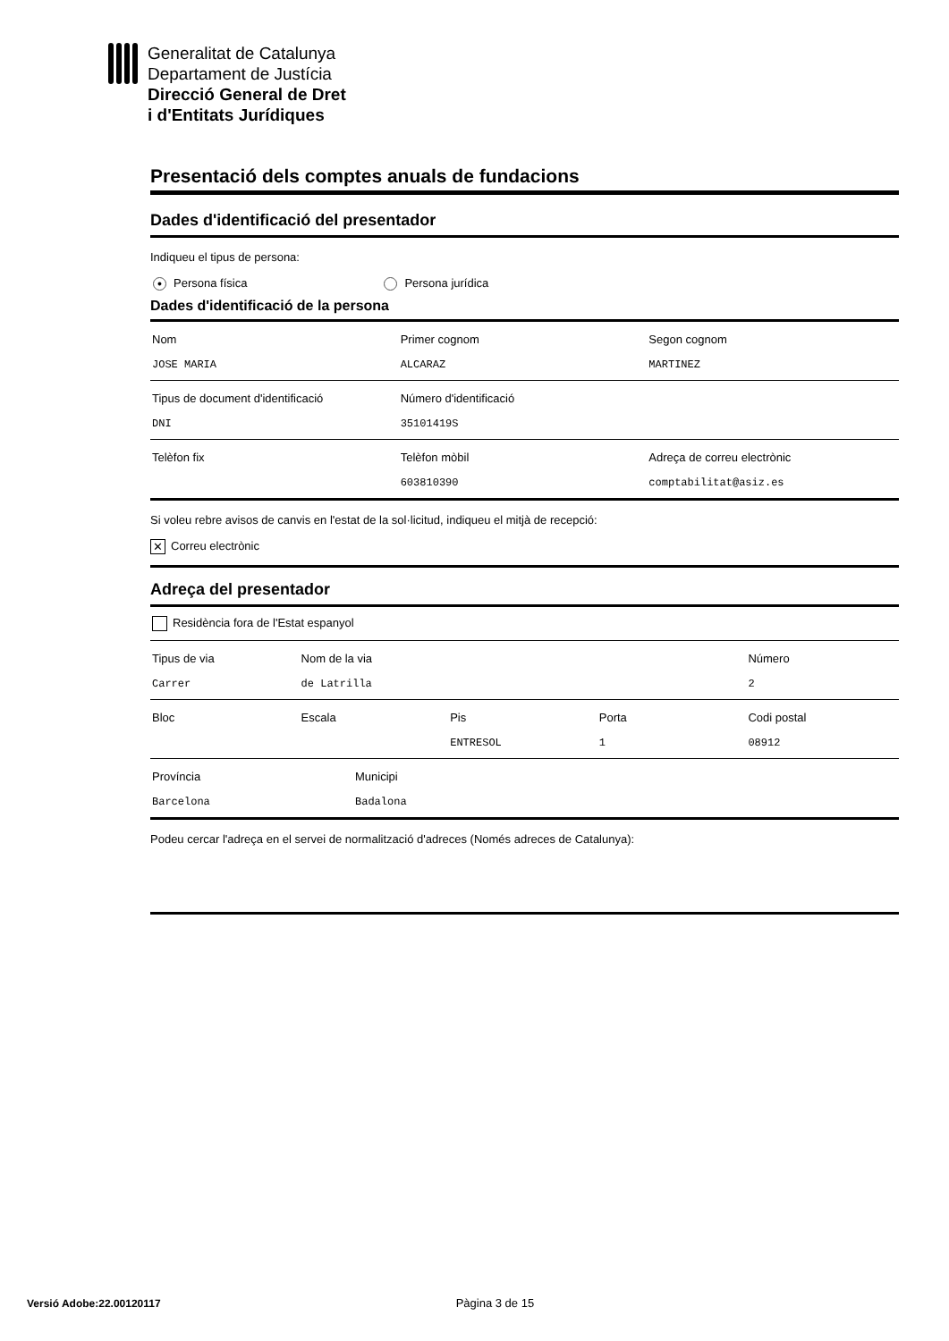Generalitat de Catalunya
Departament de Justícia
Direcció General de Dret
i d'Entitats Jurídiques
Presentació dels comptes anuals de fundacions
Dades d'identificació del presentador
Indiqueu el tipus de persona:
● Persona física Persona jurídica
Dades d'identificació de la persona
Nom
JOSE MARIA
Primer cognom
ALCARAZ
Segon cognom
MARTINEZ
Tipus de document d'identificació
DNI
Número d'identificació
35101419S
Telèfon fix Telèfon mòbil
603810390
Adreça de correu electrònic
comptabilitat@asiz.es
Si voleu rebre avisos de canvis en l'estat de la sol·licitud, indiqueu el mitjà de recepció:
✕ Correu electrònic
Adreça del presentador
Residència fora de l'Estat espanyol
Tipus de via
Carrer
Nom de la via
de Latrilla
Número
2
Bloc Escala Pis
ENTRESOL
Porta
1
Codi postal
08912
Província
Barcelona
Municipi
Badalona
Podeu cercar l'adreça en el servei de normalització d'adreces (Només adreces de Catalunya):
Versió Adobe:22.00120117 Pàgina 3 de 15